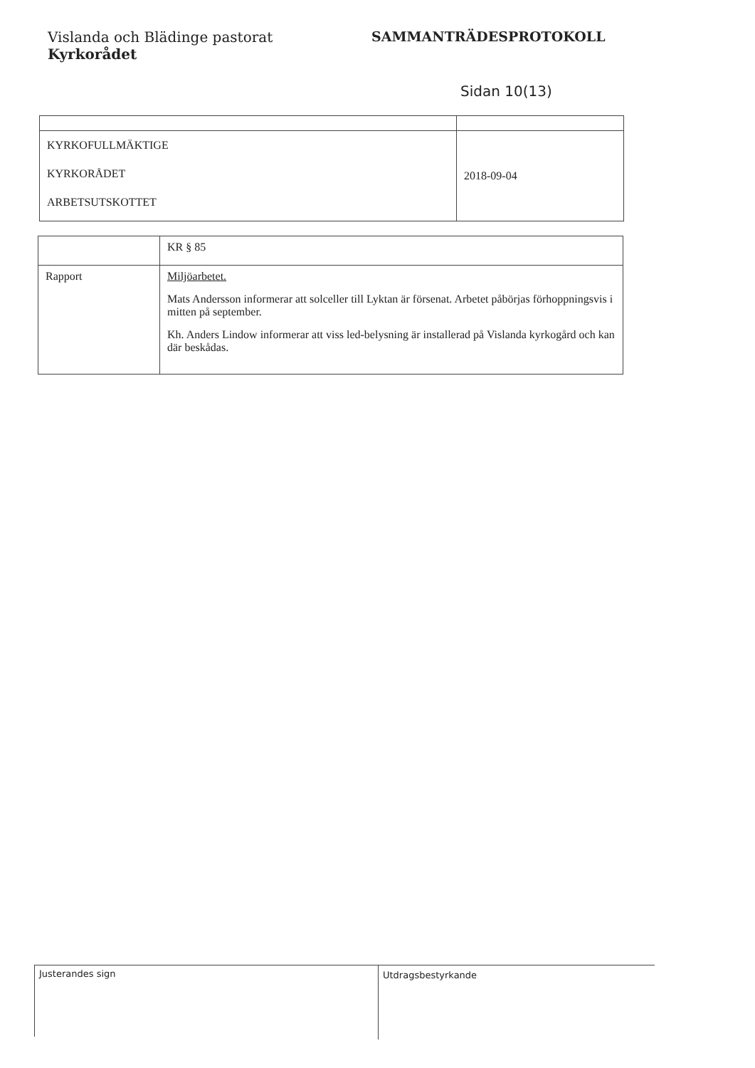Vislanda och Blädinge pastorat
Kyrkorådet
SAMMANTRÄDESPROTOKOLL
Sidan 10(13)
| KYRKOFULLMÄKTIGE KYRKORÅDET ARBETSUTSKOTTET | 2018-09-04 |
| | KR § 85 |
| Rapport | Miljöarbetet. Mats Andersson informerar att solceller till Lyktan är försenat. Arbetet påbörjas förhoppningsvis i mitten på september. Kh. Anders Lindow informerar att viss led-belysning är installerad på Vislanda kyrkogård och kan där beskådas. |
Justerandes sign Utdragsbestyrkande